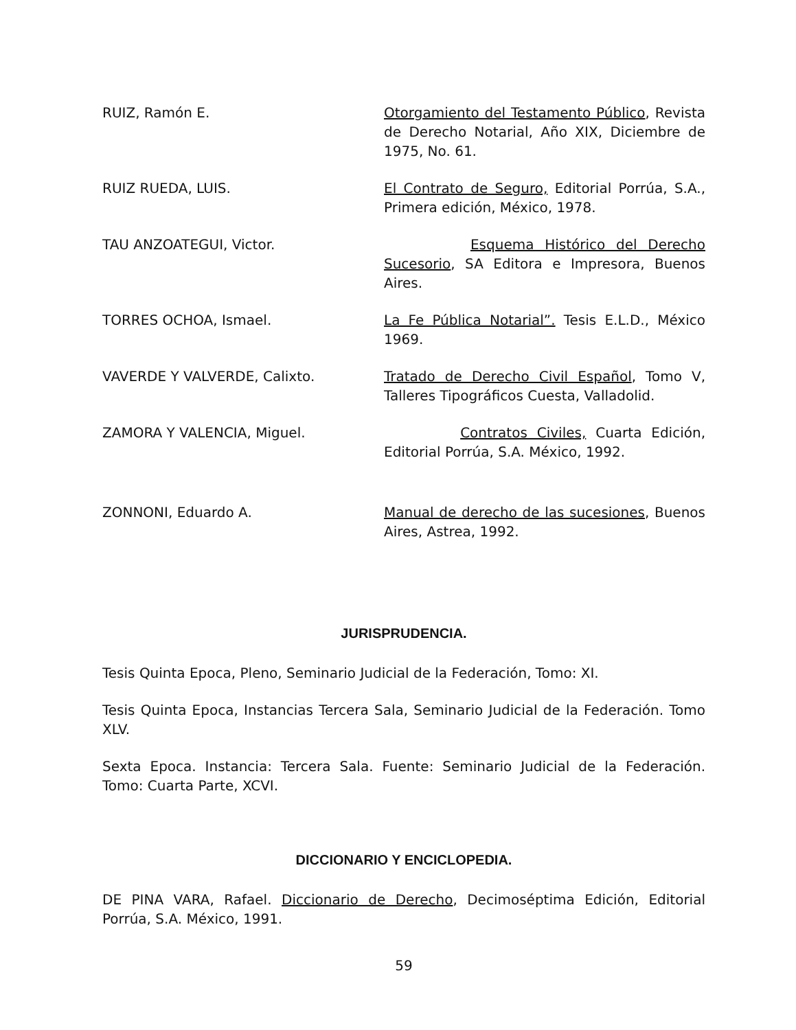RUIZ, Ramón E. Otorgamiento del Testamento Público, Revista de Derecho Notarial, Año XIX, Diciembre de 1975, No. 61.
RUIZ RUEDA, LUIS. El Contrato de Seguro, Editorial Porrúa, S.A., Primera edición, México, 1978.
TAU ANZOATEGUI, Victor. Esquema Histórico del Derecho Sucesorio, SA Editora e Impresora, Buenos Aires.
TORRES OCHOA, Ismael. La Fe Pública Notarial”. Tesis E.L.D., México 1969.
VAVERDE Y VALVERDE, Calixto. Tratado de Derecho Civil Español, Tomo V, Talleres Tipográficos Cuesta, Valladolid.
ZAMORA Y VALENCIA, Miguel. Contratos Civiles, Cuarta Edición, Editorial Porrúa, S.A. México, 1992.
ZONNONI, Eduardo A. Manual de derecho de las sucesiones, Buenos Aires, Astrea, 1992.
JURISPRUDENCIA.
Tesis Quinta Epoca, Pleno, Seminario Judicial de la Federación, Tomo: XI.
Tesis Quinta Epoca, Instancias Tercera Sala, Seminario Judicial de la Federación. Tomo XLV.
Sexta Epoca. Instancia: Tercera Sala. Fuente: Seminario Judicial de la Federación. Tomo: Cuarta Parte, XCVI.
DICCIONARIO Y ENCICLOPEDIA.
DE PINA VARA, Rafael. Diccionario de Derecho, Decimoséptima Edición, Editorial Porrúa, S.A. México, 1991.
59